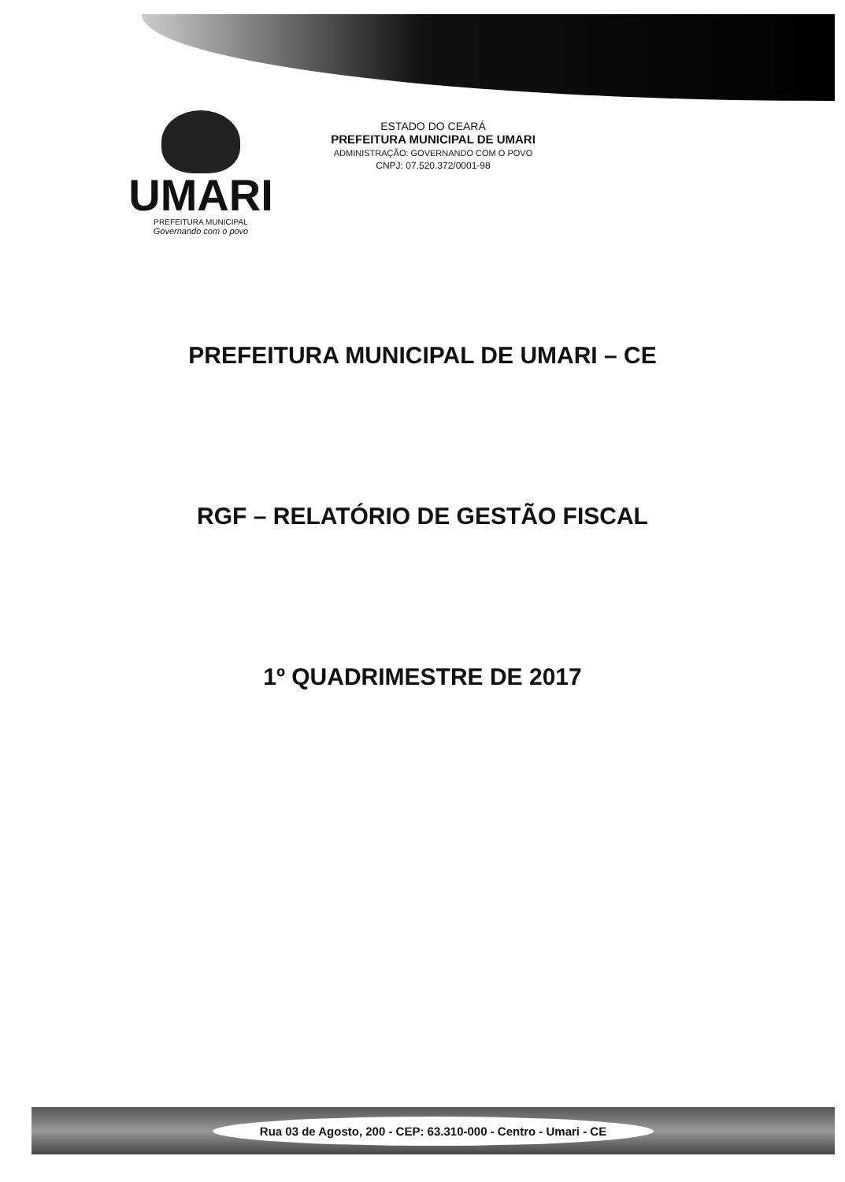UMARI
PREFEITURA MUNICIPAL
Governando com o povo
ESTADO DO CEARÁ
PREFEITURA MUNICIPAL DE UMARI
ADMINISTRAÇÃO: GOVERNANDO COM O POVO
CNPJ: 07.520.372/0001-98
PREFEITURA MUNICIPAL DE UMARI – CE
RGF – RELATÓRIO DE GESTÃO FISCAL
1º QUADRIMESTRE DE 2017
Rua 03 de Agosto, 200 - CEP: 63.310-000 - Centro - Umari - CE